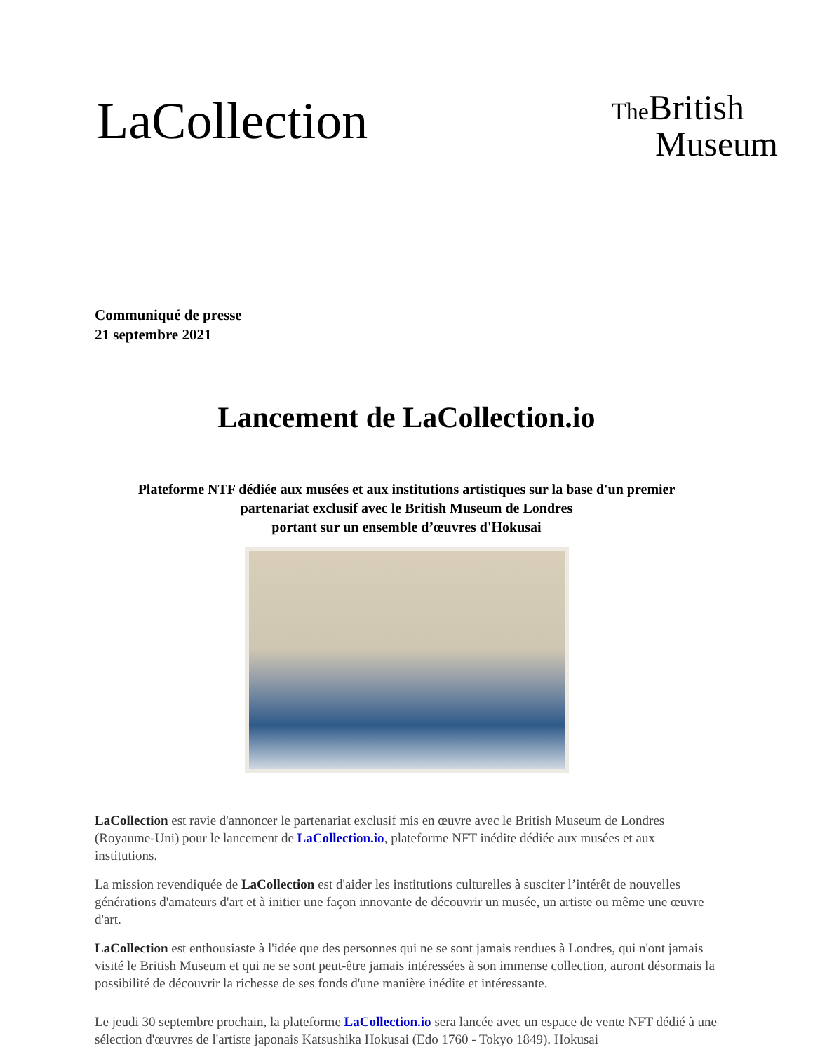LaCollection
The British
Museum
Communiqué de presse
21 septembre 2021
Lancement de LaCollection.io
Plateforme NTF dédiée aux musées et aux institutions artistiques sur la base d'un premier
partenariat exclusif avec le British Museum de Londres
portant sur un ensemble d’œuvres d'Hokusai
LaCollection est ravie d'annoncer le partenariat exclusif mis en œuvre avec le British Museum de Londres (Royaume-Uni) pour le lancement de LaCollection.io, plateforme NFT inédite dédiée aux musées et aux institutions.
La mission revendiquée de LaCollection est d'aider les institutions culturelles à susciter l’intérêt de nouvelles générations d'amateurs d'art et à initier une façon innovante de découvrir un musée, un artiste ou même une œuvre d'art.
LaCollection est enthousiaste à l'idée que des personnes qui ne se sont jamais rendues à Londres, qui n'ont jamais visité le British Museum et qui ne se sont peut-être jamais intéressées à son immense collection, auront désormais la possibilité de découvrir la richesse de ses fonds d'une manière inédite et intéressante.
Le jeudi 30 septembre prochain, la plateforme LaCollection.io sera lancée avec un espace de vente NFT dédié à une sélection d'œuvres de l'artiste japonais Katsushika Hokusai (Edo 1760 - Tokyo 1849). Hokusai